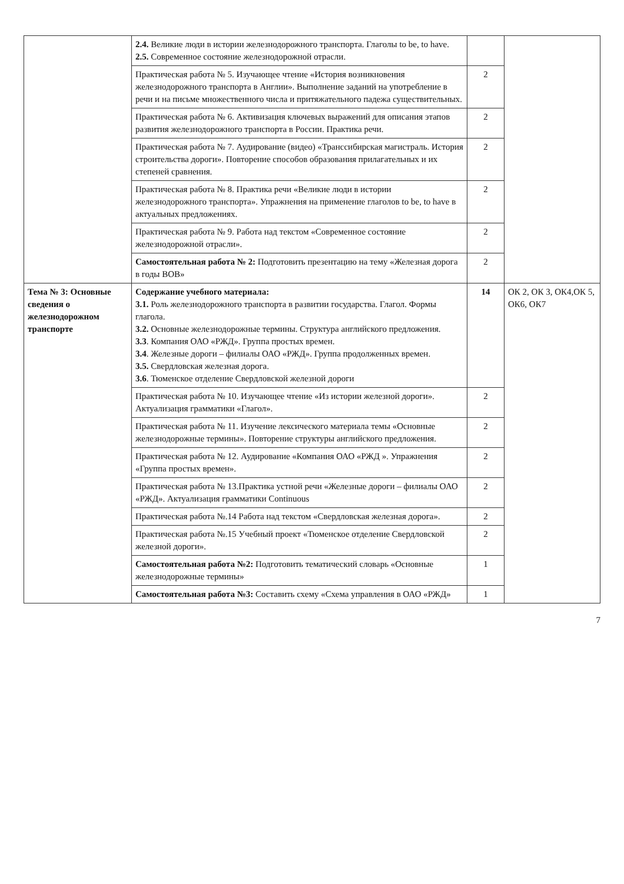| | 2.4. Великие люди в истории железнодорожного транспорта. Глаголы to be, to have. 2.5. Современное состояние железнодорожной отрасли. | | |
| | Практическая работа № 5. Изучающее чтение «История возникновения железнодорожного транспорта в Англии». Выполнение заданий на употребление в речи и на письме множественного числа и притяжательного падежа существительных. | 2 | |
| | Практическая работа № 6. Активизация ключевых выражений для описания этапов развития железнодорожного транспорта в России. Практика речи. | 2 | |
| | Практическая работа № 7. Аудирование (видео) «Транссибирская магистраль. История строительства дороги». Повторение способов образования прилагательных и их степеней сравнения. | 2 | |
| | Практическая работа № 8. Практика речи «Великие люди в истории железнодорожного транспорта». Упражнения на применение глаголов to be, to have в актуальных предложениях. | 2 | |
| | Практическая работа № 9. Работа над текстом «Современное состояние железнодорожной отрасли». | 2 | |
| | Самостоятельная работа № 2: Подготовить презентацию на тему «Железная дорога в годы ВОВ» | 2 | |
| Тема № 3: Основные сведения о железнодорожном транспорте | Содержание учебного материала: 3.1. Роль железнодорожного транспорта в развитии государства. Глагол. Формы глагола. 3.2. Основные железнодорожные термины. Структура английского предложения. 3.3 . Компания ОАО «РЖД». Группа простых времен. 3.4 . Железные дороги – филиалы ОАО «РЖД». Группа продолженных времен. 3.5. Свердловская железная дорога. 3.6 . Тюменское отделение Свердловской железной дороги | 14 | ОК 2, ОК 3, ОК4,ОК 5, ОК6, ОК7 |
| | Практическая работа № 10. Изучающее чтение «Из истории железной дороги». Актуализация грамматики «Глагол». | 2 | |
| | Практическая работа № 11. Изучение лексического материала темы «Основные железнодорожные термины». Повторение структуры английского предложения. | 2 | |
| | Практическая работа № 12. Аудирование «Компания ОАО «РЖД ». Упражнения «Группа простых времен». | 2 | |
| | Практическая работа № 13.Практика устной речи «Железные дороги – филиалы ОАО «РЖД». Актуализация грамматики Continuous | 2 | |
| | Практическая работа №.14 Работа над текстом «Свердловская железная дорога». | 2 | |
| | Практическая работа №.15 Учебный проект «Тюменское отделение Свердловской железной дороги». | 2 | |
| | Самостоятельная работа №2: Подготовить тематический словарь «Основные железнодорожные термины» | 1 | |
| | Самостоятельная работа №3: Составить схему «Схема управления в ОАО «РЖД» | 1 | |
7